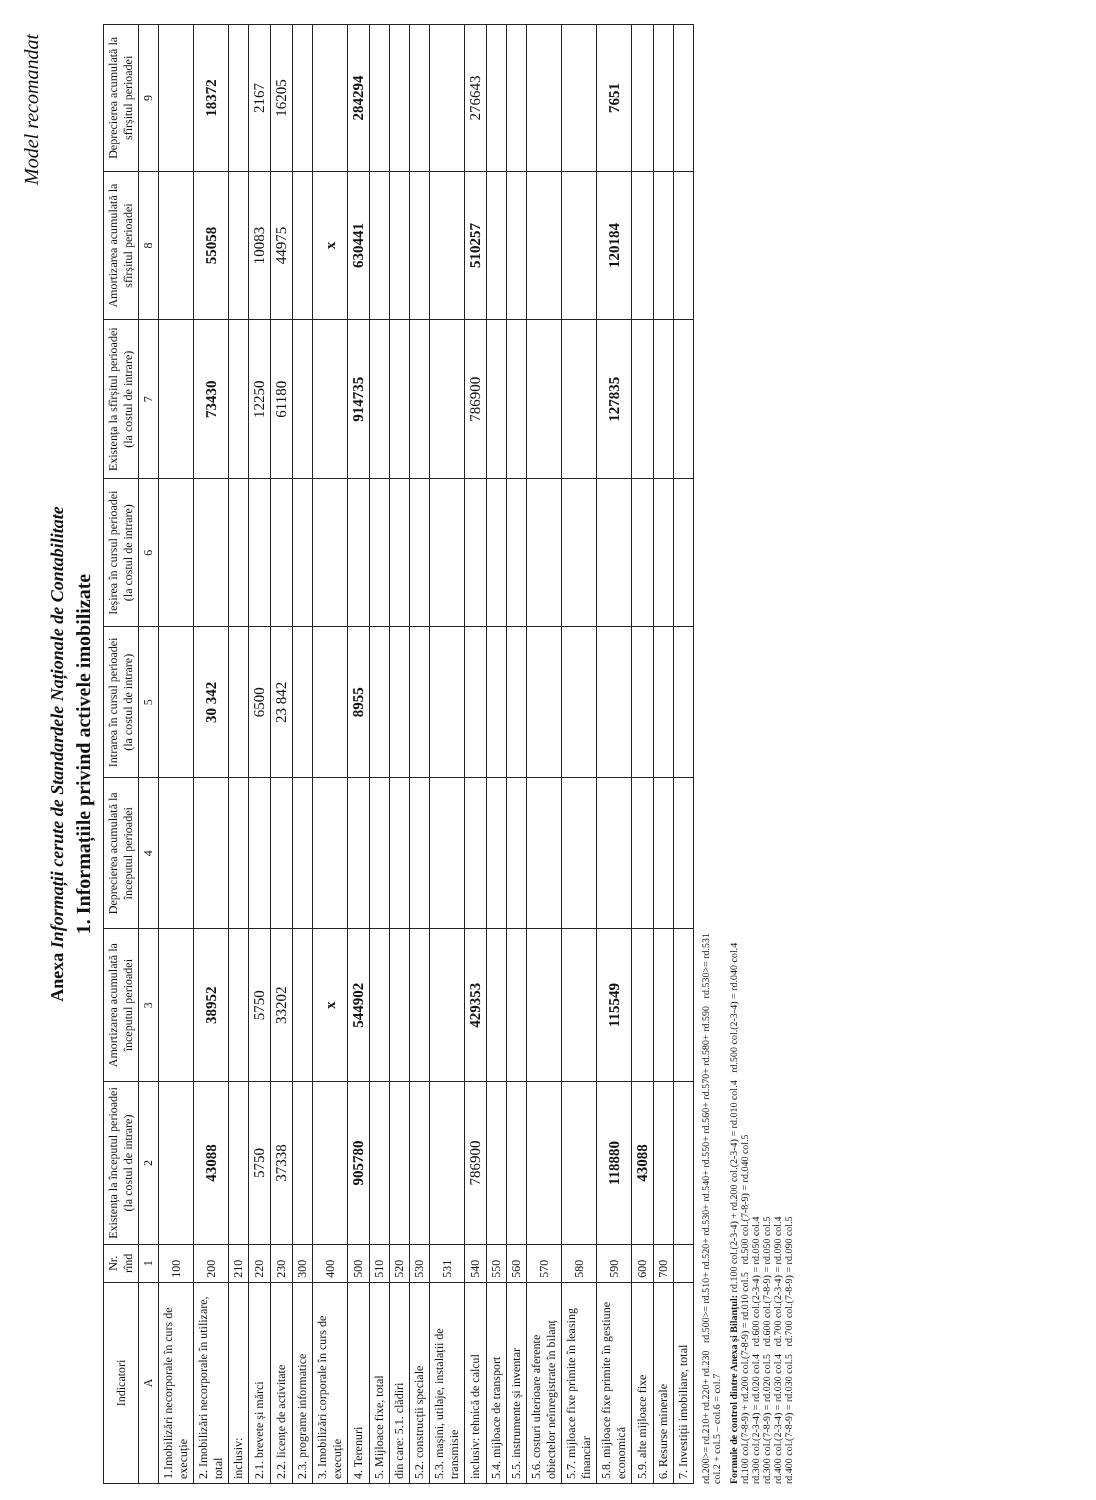Model recomandat
Anexa Informații cerute de Standardele Naționale de Contabilitate
1. Informațiile privind activele imobilizate
| Indicatori | Nr. rînd | Existența la începutul perioadei (la costul de intrare) | Amortizarea acumulată la începutul perioadei | Deprecierea acumulată la începutul perioadei | Intrarea în cursul perioadei (la costul de intrare) | Ieșirea în cursul perioadei (la costul de intrare) | Existența la sfîrșitul perioadei (la costul de intrare) | Amortizarea acumulată la sfîrșitul perioadei | Deprecierea acumulată la sfîrșitul perioadei |
| --- | --- | --- | --- | --- | --- | --- | --- | --- | --- |
| A | 1 | 2 | 3 | 4 | 5 | 6 | 7 | 8 | 9 |
| 1.Imobilizări necorporale în curs de execuție | 100 | | | | | | | | |
| 2. Imobilizări necorporale în utilizare, total | 200 | 43088 | 38952 | | 30 342 | | 73430 | 55058 | 18372 |
| inclusiv: | 210 | | | | | | | | |
| 2.1. brevete și mărci | 220 | 5750 | 5750 | | 6500 | | 12250 | 10083 | 2167 |
| 2.2. licențe de activitate | 230 | 37338 | 33202 | | 23 842 | | 61180 | 44975 | 16205 |
| 2.3. programe informatice | 300 | | | | | | | | |
| 3. Imobilizări corporale în curs de execuție | 400 | | x | | | | | x | |
| 4. Terenuri | 500 | 905780 | 544902 | | 8955 | | 914735 | 630441 | 284294 |
| 5. Mijloace fixe, total | 510 | | | | | | | | |
| din care: 5.1. clădiri | 520 | | | | | | | | |
| 5.2. construcții speciale | 530 | | | | | | | | |
| 5.3. mașini, utilaje, instalații de transmisie | 531 | | | | | | | | |
| inclusiv: tehnică de calcul | 540 | 786900 | 429353 | | | | 786900 | 510257 | 276643 |
| 5.4. mijloace de transport | 550 | | | | | | | | |
| 5.5. instrumente și inventar | 560 | | | | | | | | |
| 5.6. costuri ulterioare aferente obiectelor neînregistrate în bilanț | 570 | | | | | | | | |
| 5.7. mijloace fixe primite în leasing financiar | 580 | | | | | | | | |
| 5.8. mijloace fixe primite în gestiune economică | 590 | 118880 | 115549 | | | | 127835 | 120184 | 7651 |
| 5.9. alte mijloace fixe | 600 | 43088 | | | | | | | |
| 6. Resurse minerale | 700 | | | | | | | | |
| 7. Investiții imobiliare, total | | | | | | | | | |
rd.200>= rd.210+ rd.220+ rd.230 rd.500>= rd.510+ rd.520+ rd.530+ rd.540+ rd.550+ rd.560+ rd.570+ rd.580+ rd.590 rd.530>= rd.531
col.2 + col.5 – col.6 = col.7
Formule de control dintre Anexa și Bilanțul: rd.100 col.(2-3-4) + rd.200 col.(2-3-4) = rd.010 col.4 rd.500 col.(2-3-4) = rd.040 col.4
rd.100 col.(7-8-9) + rd.200 col.(7-8-9) = rd.010 col.5 rd.500 col.(7-8-9) = rd.040 col.5
rd.300 col.(2-3-4) = rd.020 col.4 rd.600 col.(2-3-4) = rd.050 col.4
rd.300 col.(7-8-9) = rd.020 col.5 rd.600 col.(7-8-9) = rd.050 col.5
rd.400 col.(2-3-4) = rd.030 col.4 rd.700 col.(2-3-4) = rd.090 col.4
rd.400 col.(7-8-9) = rd.030 col.5 rd.700 col.(7-8-9) = rd.090 col.5